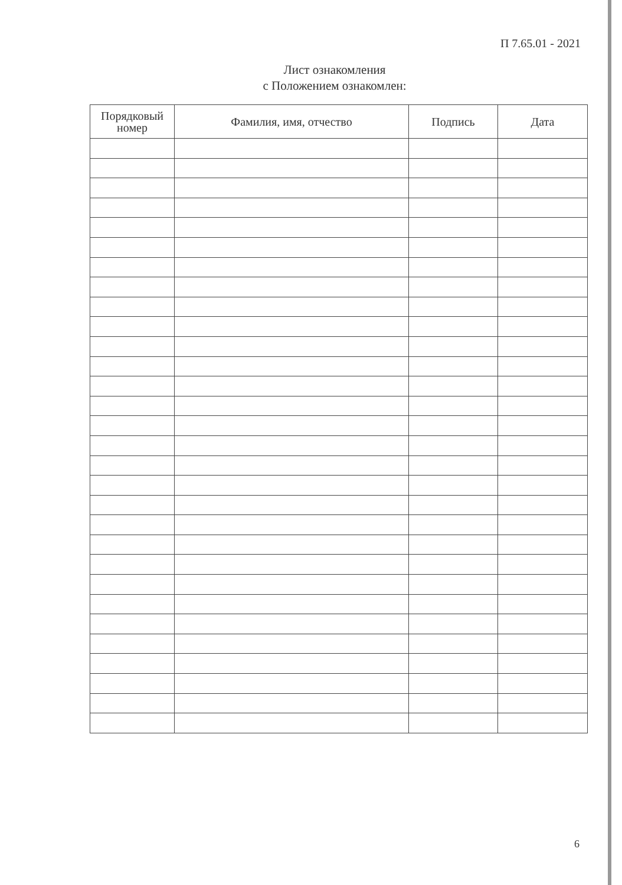П 7.65.01 - 2021
Лист ознакомления
с Положением ознакомлен:
| Порядковый номер | Фамилия, имя, отчество | Подпись | Дата |
| --- | --- | --- | --- |
6